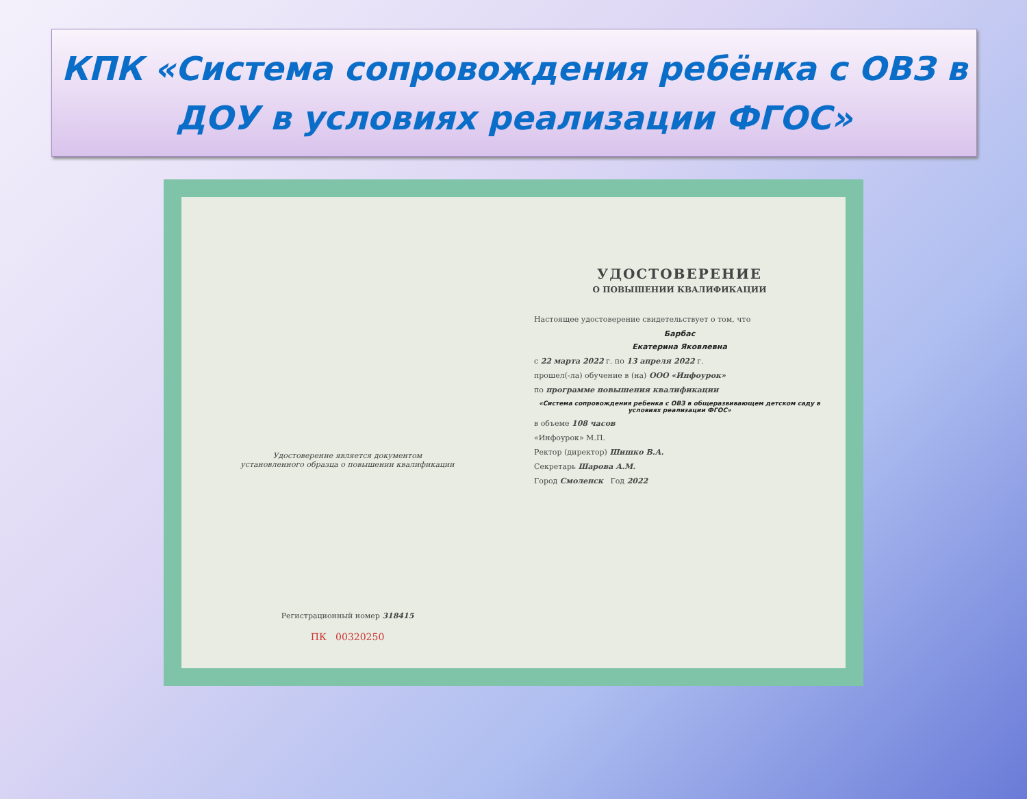КПК «Система сопровождения ребёнка с ОВЗ в
ДОУ в условиях реализации ФГОС»
Удостоверение является документом
установленного образца о повышении квалификации
Регистрационный номер 318415
ПК 00320250
УДОСТОВЕРЕНИЕ
О ПОВЫШЕНИИ КВАЛИФИКАЦИИ
Настоящее удостоверение свидетельствует о том, что
Барбас
Екатерина Яковлевна
с 22 марта 2022 г. по 13 апреля 2022 г.
прошел(-ла) обучение в (на) ООО «Инфоурок»
по программе повышения квалификации
«Система сопровождения ребенка с ОВЗ в общеразвивающем детском саду в условиях реализации ФГОС»
в объеме 108 часов
«Инфоурок» М.П.
Ректор (директор) Шишко В.А.
Секретарь Шарова А.М.
Город Смоленск Год 2022